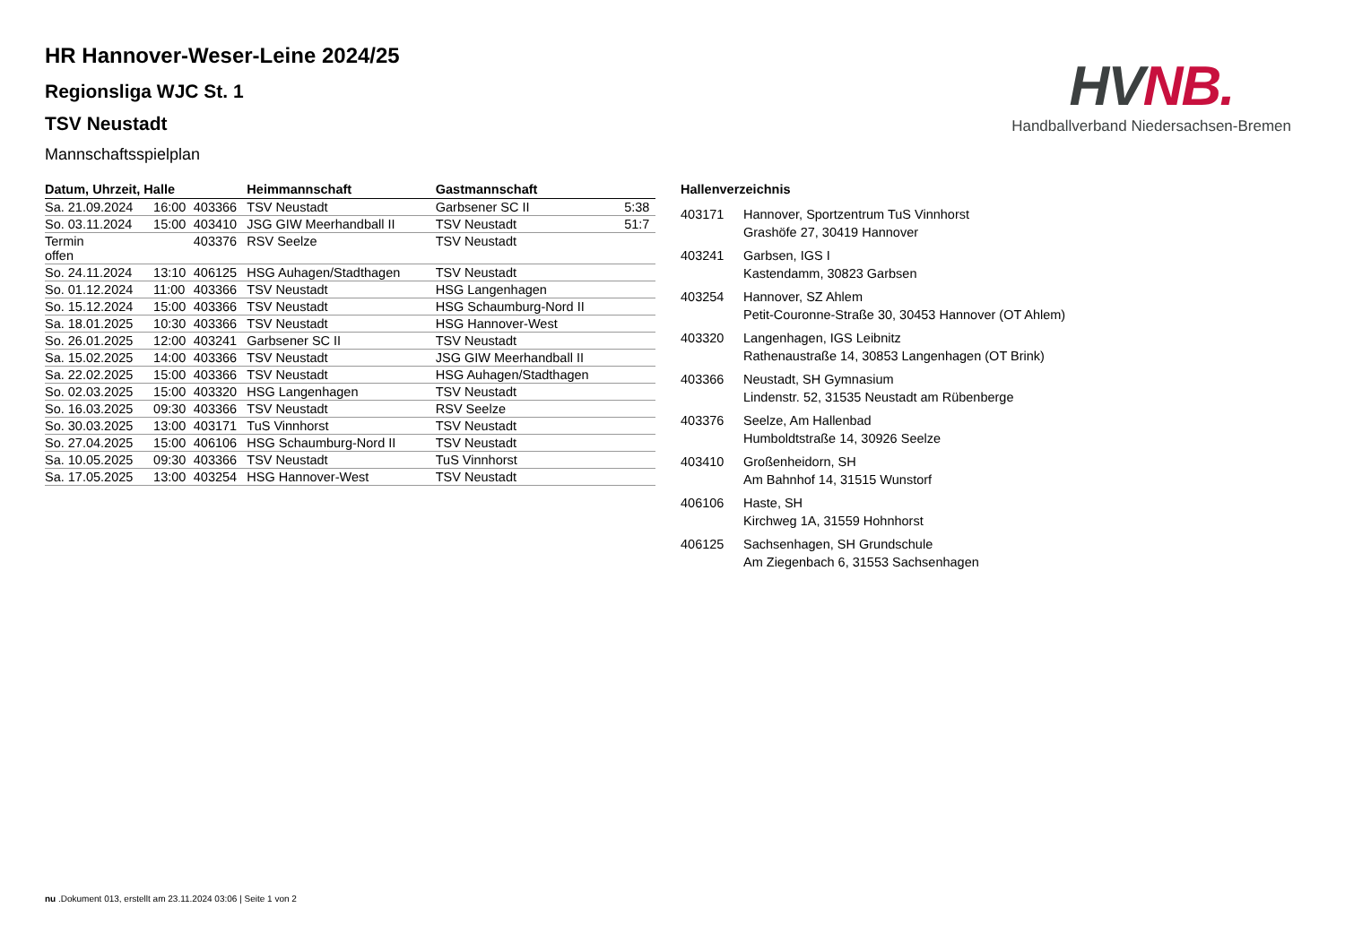HV NB.
Handballverband Niedersachsen-Bremen
HR Hannover-Weser-Leine 2024/25
Regionsliga WJC St. 1
TSV Neustadt
Mannschaftsspielplan
| Datum, Uhrzeit, Halle | | | Heimmannschaft | Gastmannschaft | |
| --- | --- | --- | --- | --- | --- |
| Sa. 21.09.2024 | 16:00 | 403366 | TSV Neustadt | Garbsener SC II | 5:38 |
| So. 03.11.2024 | 15:00 | 403410 | JSG GIW Meerhandball II | TSV Neustadt | 51:7 |
| Termin offen | | 403376 | RSV Seelze | TSV Neustadt | |
| So. 24.11.2024 | 13:10 | 406125 | HSG Auhagen/Stadthagen | TSV Neustadt | |
| So. 01.12.2024 | 11:00 | 403366 | TSV Neustadt | HSG Langenhagen | |
| So. 15.12.2024 | 15:00 | 403366 | TSV Neustadt | HSG Schaumburg-Nord II | |
| Sa. 18.01.2025 | 10:30 | 403366 | TSV Neustadt | HSG Hannover-West | |
| So. 26.01.2025 | 12:00 | 403241 | Garbsener SC II | TSV Neustadt | |
| Sa. 15.02.2025 | 14:00 | 403366 | TSV Neustadt | JSG GIW Meerhandball II | |
| Sa. 22.02.2025 | 15:00 | 403366 | TSV Neustadt | HSG Auhagen/Stadthagen | |
| So. 02.03.2025 | 15:00 | 403320 | HSG Langenhagen | TSV Neustadt | |
| So. 16.03.2025 | 09:30 | 403366 | TSV Neustadt | RSV Seelze | |
| So. 30.03.2025 | 13:00 | 403171 | TuS Vinnhorst | TSV Neustadt | |
| So. 27.04.2025 | 15:00 | 406106 | HSG Schaumburg-Nord II | TSV Neustadt | |
| Sa. 10.05.2025 | 09:30 | 403366 | TSV Neustadt | TuS Vinnhorst | |
| Sa. 17.05.2025 | 13:00 | 403254 | HSG Hannover-West | TSV Neustadt | |
Hallenverzeichnis
403171 Hannover, Sportzentrum TuS Vinnhorst
Grashöfe 27, 30419 Hannover
403241 Garbsen, IGS I
Kastendamm, 30823 Garbsen
403254 Hannover, SZ Ahlem
Petit-Couronne-Straße 30, 30453 Hannover (OT Ahlem)
403320 Langenhagen, IGS Leibnitz
Rathenaustraße 14, 30853 Langenhagen (OT Brink)
403366 Neustadt, SH Gymnasium
Lindenstr. 52, 31535 Neustadt am Rübenberge
403376 Seelze, Am Hallenbad
Humboldtstraße 14, 30926 Seelze
403410 Großenheidorn, SH
Am Bahnhof 14, 31515 Wunstorf
406106 Haste, SH
Kirchweg 1A, 31559 Hohnhorst
406125 Sachsenhagen, SH Grundschule
Am Ziegenbach 6, 31553 Sachsenhagen
nu .Dokument 013, erstellt am 23.11.2024 03:06 | Seite 1 von 2